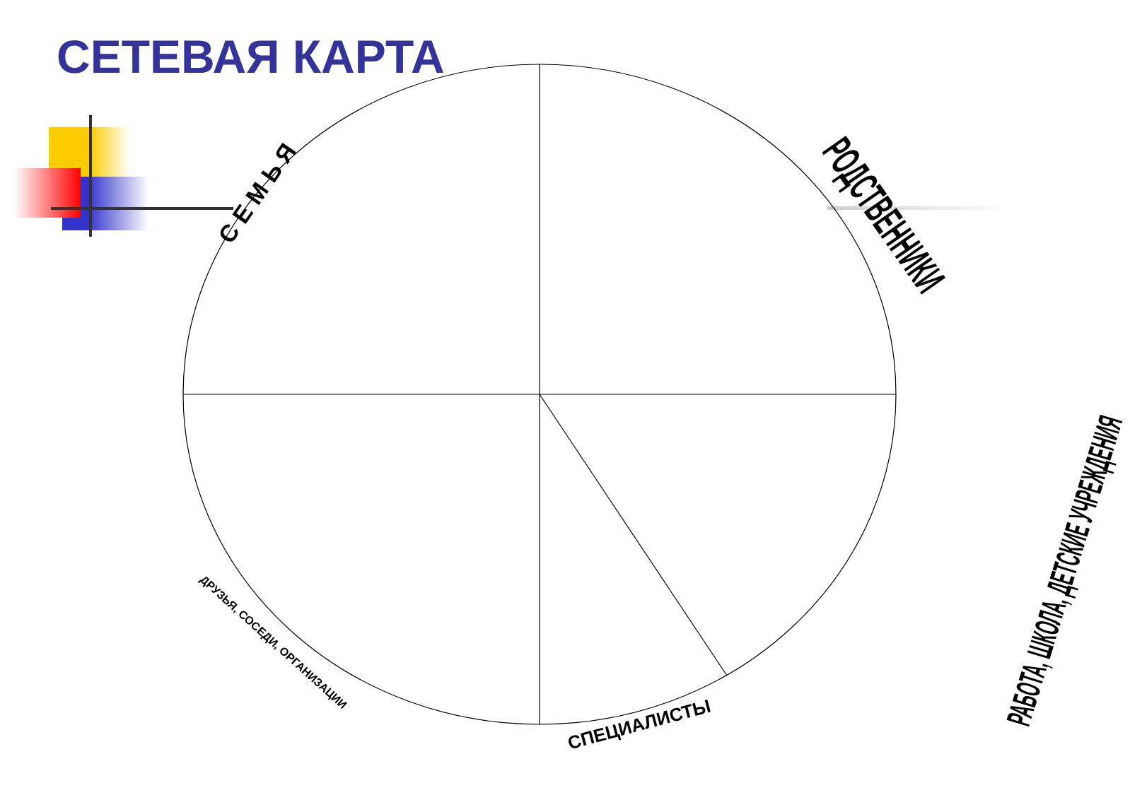СЕТЕВАЯ КАРТА
СЕМЬЯ РОДСТВЕННИКИ
РАБОТА, ШКОЛА, ДЕТСКИЕ УЧРЕЖДЕНИЯ
ДРУЗЬЯ, СОСЕДИ, ОРГАНИЗАЦИИ
СПЕЦИАЛИСТЫ